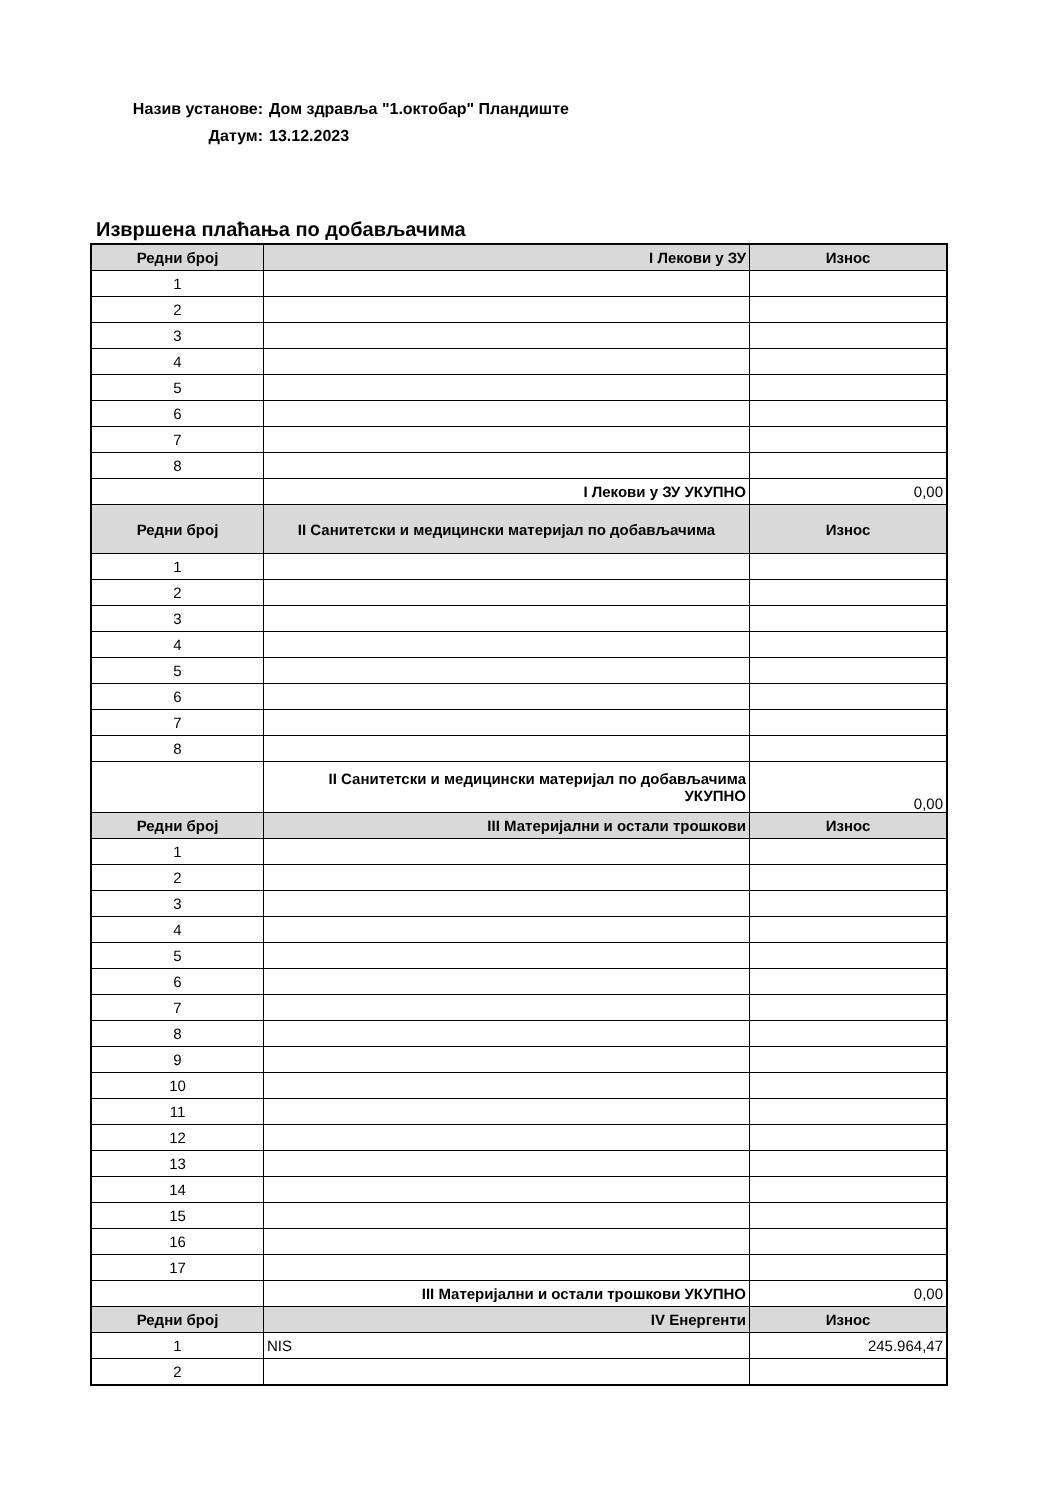Назив установе: Дом здравља "1.октобар" Пландиште
Датум: 13.12.2023
Извршена плаћања по добављачима
| Редни број | I Лекови у ЗУ | Износ |
| --- | --- | --- |
| 1 | | |
| 2 | | |
| 3 | | |
| 4 | | |
| 5 | | |
| 6 | | |
| 7 | | |
| 8 | | |
| | I Лекови у ЗУ УКУПНО | 0,00 |
| Редни број | II Санитетски и медицински материјал по добављачима | Износ |
| 1 | | |
| 2 | | |
| 3 | | |
| 4 | | |
| 5 | | |
| 6 | | |
| 7 | | |
| 8 | | |
| | II Санитетски и медицински материјал по добављачима УКУПНО | 0,00 |
| Редни број | III Материјални и остали трошкови | Износ |
| 1 | | |
| 2 | | |
| 3 | | |
| 4 | | |
| 5 | | |
| 6 | | |
| 7 | | |
| 8 | | |
| 9 | | |
| 10 | | |
| 11 | | |
| 12 | | |
| 13 | | |
| 14 | | |
| 15 | | |
| 16 | | |
| 17 | | |
| | III Материјални и остали трошкови УКУПНО | 0,00 |
| Редни број | IV Енергенти | Износ |
| 1 | NIS | 245.964,47 |
| 2 | | |